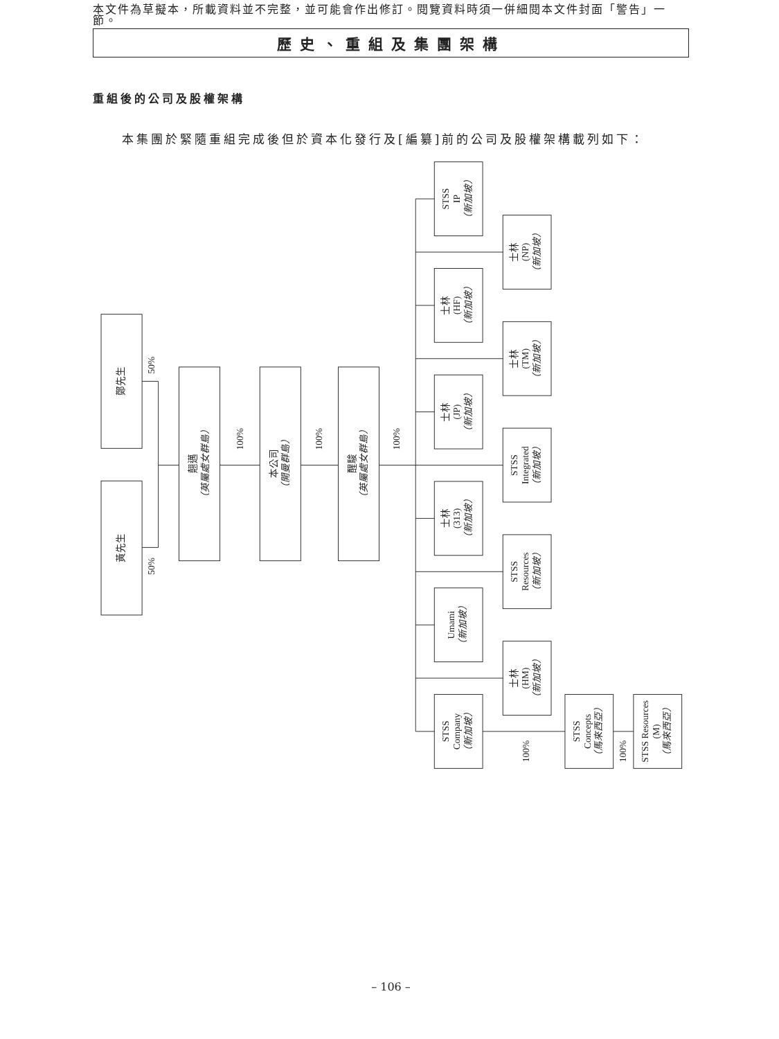本文件為草擬本，所載資料並不完整，並可能會作出修訂。閱覽資料時須一併細閱本文件封面「警告」一節。
歷史、重組及集團架構
重組後的公司及股權架構
本集團於緊隨重組完成後但於資本化發行及[編纂]前的公司及股權架構載列如下：
鄭先生
黃先生
50%
50%
100%
100%
100%
100%
100%
翹邁
（英屬處女群島）
本公司
（開曼群島）
醒駿
（英屬處女群島）
STSS
IP
（新加坡）
士林
(NP)
（新加坡）
士林
(HF)
（新加坡）
士林
(TM)
（新加坡）
士林
(JP)
（新加坡）
STSS
Integrated
（新加坡）
士林
(313)
（新加坡）
STSS
Resources
（新加坡）
Umami
（新加坡）
士林
(HM)
（新加坡）
STSS
Company
（新加坡）
STSS
Concepts
（馬來西亞）
STSS Resources
(M)
（馬來西亞）
– 106 –